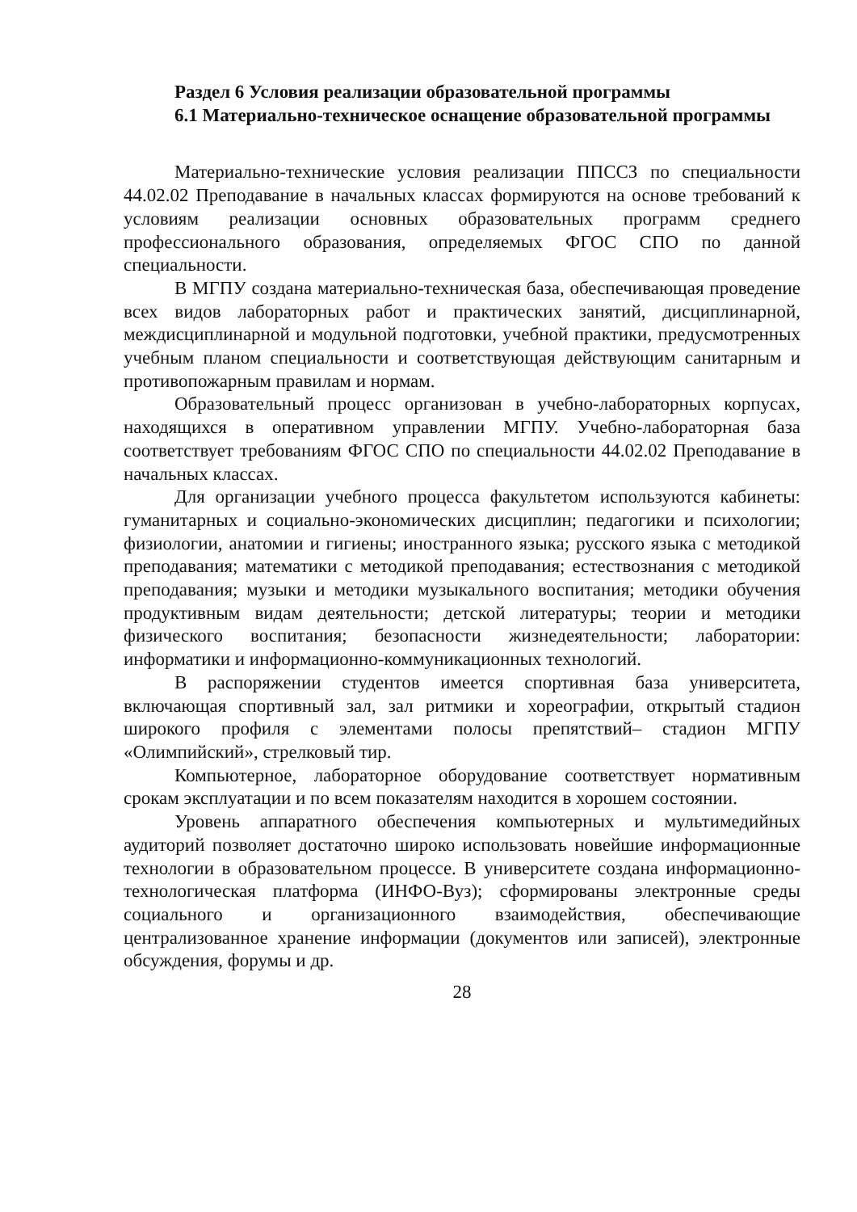Раздел 6 Условия реализации образовательной программы
6.1 Материально-техническое оснащение образовательной программы
Материально-технические условия реализации ППССЗ по специальности 44.02.02 Преподавание в начальных классах формируются на основе требований к условиям реализации основных образовательных программ среднего профессионального образования, определяемых ФГОС СПО по данной специальности.
В МГПУ создана материально-техническая база, обеспечивающая проведение всех видов лабораторных работ и практических занятий, дисциплинарной, междисциплинарной и модульной подготовки, учебной практики, предусмотренных учебным планом специальности и соответствующая действующим санитарным и противопожарным правилам и нормам.
Образовательный процесс организован в учебно-лабораторных корпусах, находящихся в оперативном управлении МГПУ. Учебно-лабораторная база соответствует требованиям ФГОС СПО по специальности 44.02.02 Преподавание в начальных классах.
Для организации учебного процесса факультетом используются кабинеты: гуманитарных и социально-экономических дисциплин; педагогики и психологии; физиологии, анатомии и гигиены; иностранного языка; русского языка с методикой преподавания; математики с методикой преподавания; естествознания с методикой преподавания; музыки и методики музыкального воспитания; методики обучения продуктивным видам деятельности; детской литературы; теории и методики физического воспитания; безопасности жизнедеятельности; лаборатории: информатики и информационно-коммуникационных технологий.
В распоряжении студентов имеется спортивная база университета, включающая спортивный зал, зал ритмики и хореографии, открытый стадион широкого профиля с элементами полосы препятствий– стадион МГПУ «Олимпийский», стрелковый тир.
Компьютерное, лабораторное оборудование соответствует нормативным срокам эксплуатации и по всем показателям находится в хорошем состоянии.
Уровень аппаратного обеспечения компьютерных и мультимедийных аудиторий позволяет достаточно широко использовать новейшие информационные технологии в образовательном процессе. В университете создана информационно-технологическая платформа (ИНФО-Вуз); сформированы электронные среды социального и организационного взаимодействия, обеспечивающие централизованное хранение информации (документов или записей), электронные обсуждения, форумы и др.
28